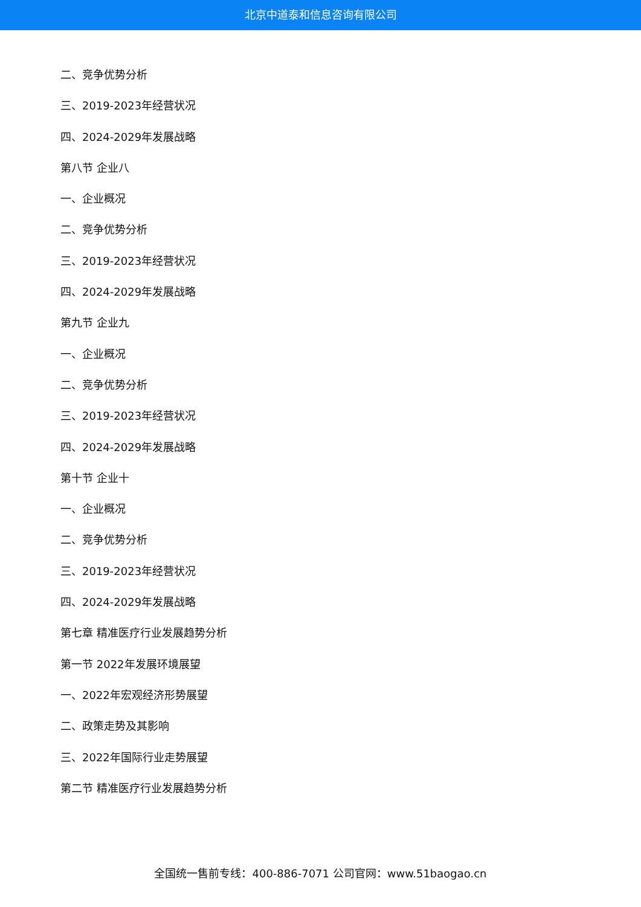北京中道泰和信息咨询有限公司
二、竞争优势分析
三、2019-2023年经营状况
四、2024-2029年发展战略
第八节 企业八
一、企业概况
二、竞争优势分析
三、2019-2023年经营状况
四、2024-2029年发展战略
第九节 企业九
一、企业概况
二、竞争优势分析
三、2019-2023年经营状况
四、2024-2029年发展战略
第十节 企业十
一、企业概况
二、竞争优势分析
三、2019-2023年经营状况
四、2024-2029年发展战略
第七章 精准医疗行业发展趋势分析
第一节 2022年发展环境展望
一、2022年宏观经济形势展望
二、政策走势及其影响
三、2022年国际行业走势展望
第二节 精准医疗行业发展趋势分析
全国统一售前专线：400-886-7071 公司官网：www.51baogao.cn